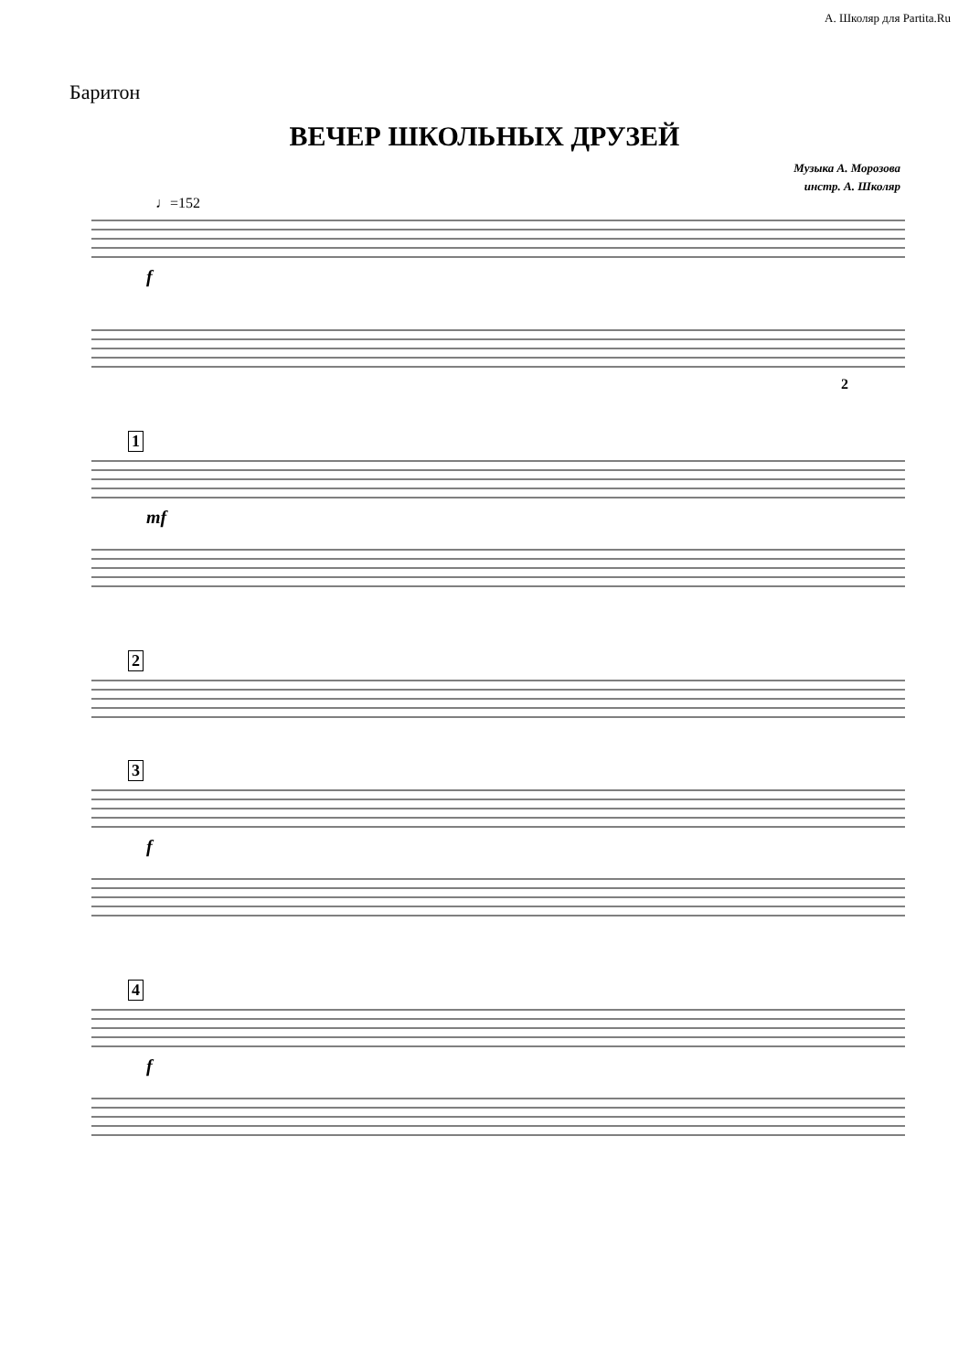А. Школяр для Partita.Ru
Баритон
ВЕЧЕР ШКОЛЬНЫХ ДРУЗЕЙ
Музыка А. Морозова
инстр. А. Школяр
♩=152
f
2
1 mf
2
3 f
4 f